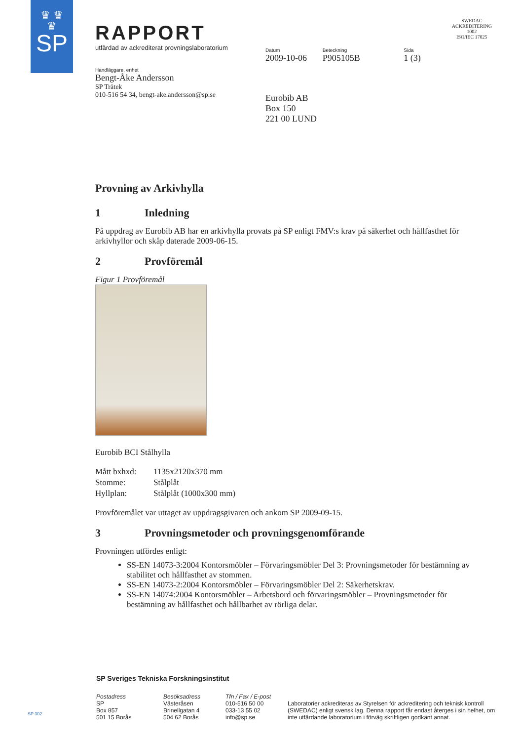♛ ♛
♛
SP
RAPPORT
utfärdad av ackrediterat provningslaboratorium
Datum
2009-10-06
Beteckning
P905105B
Sida
1 (3)
SWEDAC ACKREDITERING
1002
ISO/IEC 17025
Handläggare, enhet
Bengt-Åke Andersson
SP Trätek
010-516 54 34, bengt-ake.andersson@sp.se
Eurobib AB
Box 150
221 00 LUND
Provning av Arkivhylla
1 Inledning
På uppdrag av Eurobib AB har en arkivhylla provats på SP enligt FMV:s krav på säkerhet och hållfasthet för arkivhyllor och skåp daterade 2009-06-15.
2 Provföremål
Figur 1 Provföremål
Eurobib BCI Stålhylla
| Mått bxhxd: | 1135x2120x370 mm |
| Stomme: | Stålplåt |
| Hyllplan: | Stålplåt (1000x300 mm) |
Provföremålet var uttaget av uppdragsgivaren och ankom SP 2009-09-15.
3 Provningsmetoder och provningsgenomförande
Provningen utfördes enligt:
SS-EN 14073-3:2004 Kontorsmöbler – Förvaringsmöbler Del 3: Provningsmetoder för bestämning av stabilitet och hållfasthet av stommen.
SS-EN 14073-2:2004 Kontorsmöbler – Förvaringsmöbler Del 2: Säkerhetskrav.
SS-EN 14074:2004 Kontorsmöbler – Arbetsbord och förvaringsmöbler – Provningsmetoder för bestämning av hållfasthet och hållbarhet av rörliga delar.
SP Sveriges Tekniska Forskningsinstitut
Postadress
SP
Box 857
501 15 Borås
Besöksadress
Västeråsen
Brinellgatan 4
504 62 Borås
Tfn / Fax / E-post
010-516 50 00
033-13 55 02
info@sp.se
Laboratorier ackrediteras av Styrelsen för ackreditering och teknisk kontroll (SWEDAC) enligt svensk lag. Denna rapport får endast återges i sin helhet, om inte utfärdande laboratorium i förväg skriftligen godkänt annat.
SP 302